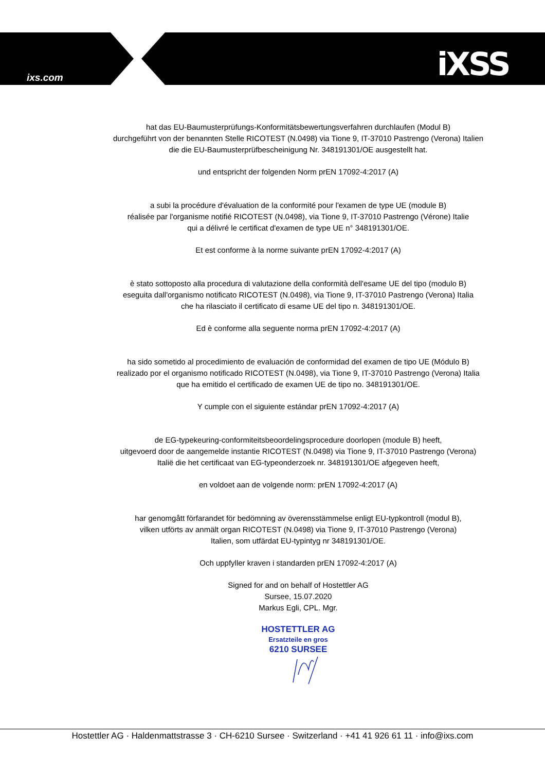ixs.com iXSS
hat das EU-Baumusterprüfungs-Konformitätsbewertungsverfahren durchlaufen (Modul B)
durchgeführt von der benannten Stelle RICOTEST (N.0498) via Tione 9, IT-37010 Pastrengo (Verona) Italien
die die EU-Baumusterprüfbescheinigung Nr. 348191301/OE ausgestellt hat.
und entspricht der folgenden Norm prEN 17092-4:2017 (A)
a subi la procédure d'évaluation de la conformité pour l'examen de type UE (module B)
réalisée par l'organisme notifié RICOTEST (N.0498), via Tione 9, IT-37010 Pastrengo (Vérone) Italie
qui a délivré le certificat d'examen de type UE n° 348191301/OE.
Et est conforme à la norme suivante prEN 17092-4:2017 (A)
è stato sottoposto alla procedura di valutazione della conformità dell'esame UE del tipo (modulo B)
eseguita dall'organismo notificato RICOTEST (N.0498), via Tione 9, IT-37010 Pastrengo (Verona) Italia
che ha rilasciato il certificato di esame UE del tipo n. 348191301/OE.
Ed è conforme alla seguente norma prEN 17092-4:2017 (A)
ha sido sometido al procedimiento de evaluación de conformidad del examen de tipo UE (Módulo B)
realizado por el organismo notificado RICOTEST (N.0498), via Tione 9, IT-37010 Pastrengo (Verona) Italia
que ha emitido el certificado de examen UE de tipo no. 348191301/OE.
Y cumple con el siguiente estándar prEN 17092-4:2017 (A)
de EG-typekeuring-conformiteitsbeoordelingsprocedure doorlopen (module B) heeft,
uitgevoerd door de aangemelde instantie RICOTEST (N.0498) via Tione 9, IT-37010 Pastrengo (Verona)
Italië die het certificaat van EG-typeonderzoek nr. 348191301/OE afgegeven heeft,
en voldoet aan de volgende norm: prEN 17092-4:2017 (A)
har genomgått förfarandet för bedömning av överensstämmelse enligt EU-typkontroll (modul B),
vilken utförts av anmält organ RICOTEST (N.0498) via Tione 9, IT-37010 Pastrengo (Verona)
Italien, som utfärdat EU-typintyg nr 348191301/OE.
Och uppfyller kraven i standarden prEN 17092-4:2017 (A)
Signed for and on behalf of Hostettler AG
Sursee, 15.07.2020
Markus Egli, CPL. Mgr.
HOSTETTLER AG
Ersatzteile en gros
6210 SURSEE
Hostettler AG · Haldenmattstrasse 3 · CH-6210 Sursee · Switzerland · +41 41 926 61 11 · info@ixs.com